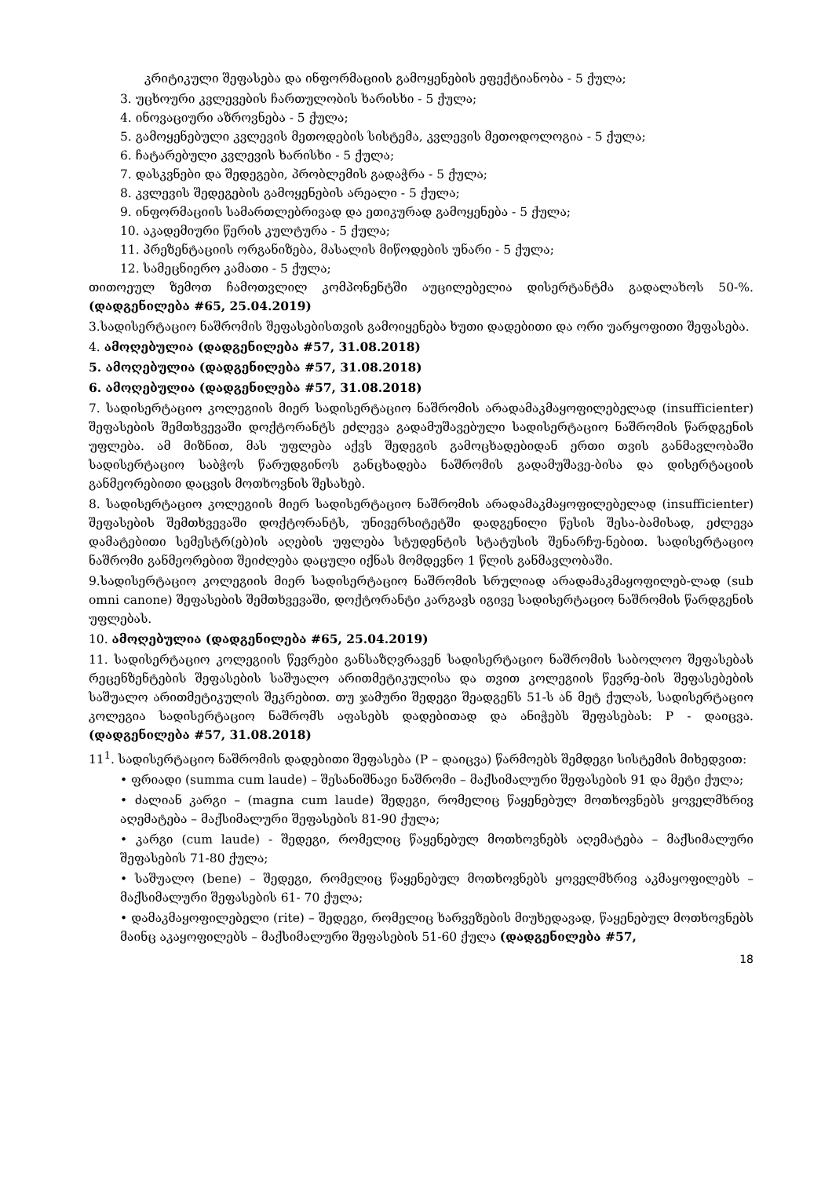კრიტიკული შეფასება და ინფორმაციის გამოყენების ეფექტიანობა - 5 ქულა;
3. უცხოური კვლევების ჩართულობის ხარისხი - 5 ქულა;
4. ინოვაციური აზროვნება - 5 ქულა;
5. გამოყენებული კვლევის მეთოდების სისტემა, კვლევის მეთოდოლოგია - 5 ქულა;
6. ჩატარებული კვლევის ხარისხი - 5 ქულა;
7. დასკვნები და შედეგები, პრობლემის გადაჭრა - 5 ქულა;
8. კვლევის შედეგების გამოყენების არეალი - 5 ქულა;
9. ინფორმაციის სამართლებრივად და ეთიკურად გამოყენება - 5 ქულა;
10. აკადემიური წერის კულტურა - 5 ქულა;
11. პრეზენტაციის ორგანიზება, მასალის მიწოდების უნარი - 5 ქულა;
12. სამეცნიერო კამათი - 5 ქულა;
თითოეულ ზემოთ ჩამოთვლილ კომპონენტში აუცილებელია დისერტანტმა გადალახოს 50-%. (დადგენილება #65, 25.04.2019)
3.სადისერტაციო ნაშრომის შეფასებისთვის გამოიყენება ხუთი დადებითი და ორი უარყოფითი შეფასება.
4. ამოღებულია (დადგენილება #57, 31.08.2018)
5. ამოღებულია (დადგენილება #57, 31.08.2018)
6. ამოღებულია (დადგენილება #57, 31.08.2018)
7. სადისერტაციო კოლეგიის მიერ სადისერტაციო ნაშრომის არადამაკმაყოფილებელად (insufficienter) შეფასების შემთხვევაში დოქტორანტს ეძლევა გადამუშავებული სადისერტაციო ნაშრომის წარდგენის უფლება. ამ მიზნით, მას უფლება აქვს შედეგის გამოცხადებიდან ერთი თვის განმავლობაში სადისერტაციო საბჭოს წარუდგინოს განცხადება ნაშრომის გადამუშავე-ბისა და დისერტაციის განმეორებითი დაცვის მოთხოვნის შესახებ.
8. სადისერტაციო კოლეგიის მიერ სადისერტაციო ნაშრომის არადამაკმაყოფილებელად (insufficienter) შეფასების შემთხვევაში დოქტორანტს, უნივერსიტეტში დადგენილი წესის შესა-ბამისად, ეძლევა დამატებითი სემესტრ(ებ)ის აღების უფლება სტუდენტის სტატუსის შენარჩუ-ნებით. სადისერტაციო ნაშრომი განმეორებით შეიძლება დაცული იქნას მომდევნო 1 წლის განმავლობაში.
9.სადისერტაციო კოლეგიის მიერ სადისერტაციო ნაშრომის სრულიად არადამაკმაყოფილებ-ლად (sub omni canone) შეფასების შემთხვევაში, დოქტორანტი კარგავს იგივე სადისერტაციო ნაშრომის წარდგენის უფლებას.
10. ამოღებულია (დადგენილება #65, 25.04.2019)
11. სადისერტაციო კოლეგიის წევრები განსაზღვრავენ სადისერტაციო ნაშრომის საბოლოო შეფასებას რეცენზენტების შეფასების საშუალო არითმეტიკულისა და თვით კოლეგიის წევრე-ბის შეფასებების საშუალო არითმეტიკულის შეკრებით. თუ ჯამური შედეგი შეადგენს 51-ს ან მეტ ქულას, სადისერტაციო კოლეგია სადისერტაციო ნაშრომს აფასებს დადებითად და ანიჭებს შეფასებას: P - დაიცვა. (დადგენილება #57, 31.08.2018)
11<sup>1</sup>. სადისერტაციო ნაშრომის დადებითი შეფასება (P – დაიცვა) წარმოებს შემდეგი სისტემის მიხედვით:
• ფრიადი (summa cum laude) – შესანიშნავი ნაშრომი – მაქსიმალური შეფასების 91 და მეტი ქულა;
• ძალიან კარგი – (magna cum laude) შედეგი, რომელიც წაყენებულ მოთხოვნებს ყოველმხრივ აღემატება – მაქსიმალური შეფასების 81-90 ქულა;
• კარგი (cum laude) - შედეგი, რომელიც წაყენებულ მოთხოვნებს აღემატება – მაქსიმალური შეფასების 71-80 ქულა;
• საშუალო (bene) – შედეგი, რომელიც წაყენებულ მოთხოვნებს ყოველმხრივ აკმაყოფილებს – მაქსიმალური შეფასების 61- 70 ქულა;
• დამაკმაყოფილებელი (rite) – შედეგი, რომელიც ხარვეზების მიუხედავად, წაყენებულ მოთხოვნებს მაინც აკაყოფილებს – მაქსიმალური შეფასების 51-60 ქულა (დადგენილება #57,
18